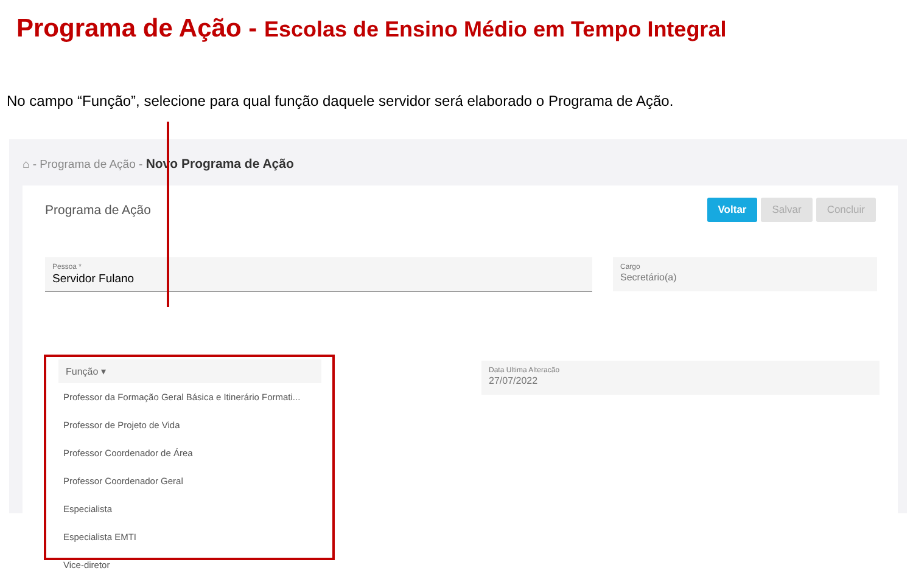Programa de Ação - Escolas de Ensino Médio em Tempo Integral
No campo “Função”, selecione para qual função daquele servidor será elaborado o Programa de Ação.
⌂ - Programa de Ação - Novo Programa de Ação
Programa de Ação
Voltar Salvar Concluir
Pessoa *
Servidor Fulano
Cargo
Secretário(a)
Data Ultima Alteracão
27/07/2022
Função ▾
Professor da Formação Geral Básica e Itinerário Formati...
Professor de Projeto de Vida
Professor Coordenador de Área
Professor Coordenador Geral
Especialista
Especialista EMTI
Vice-diretor